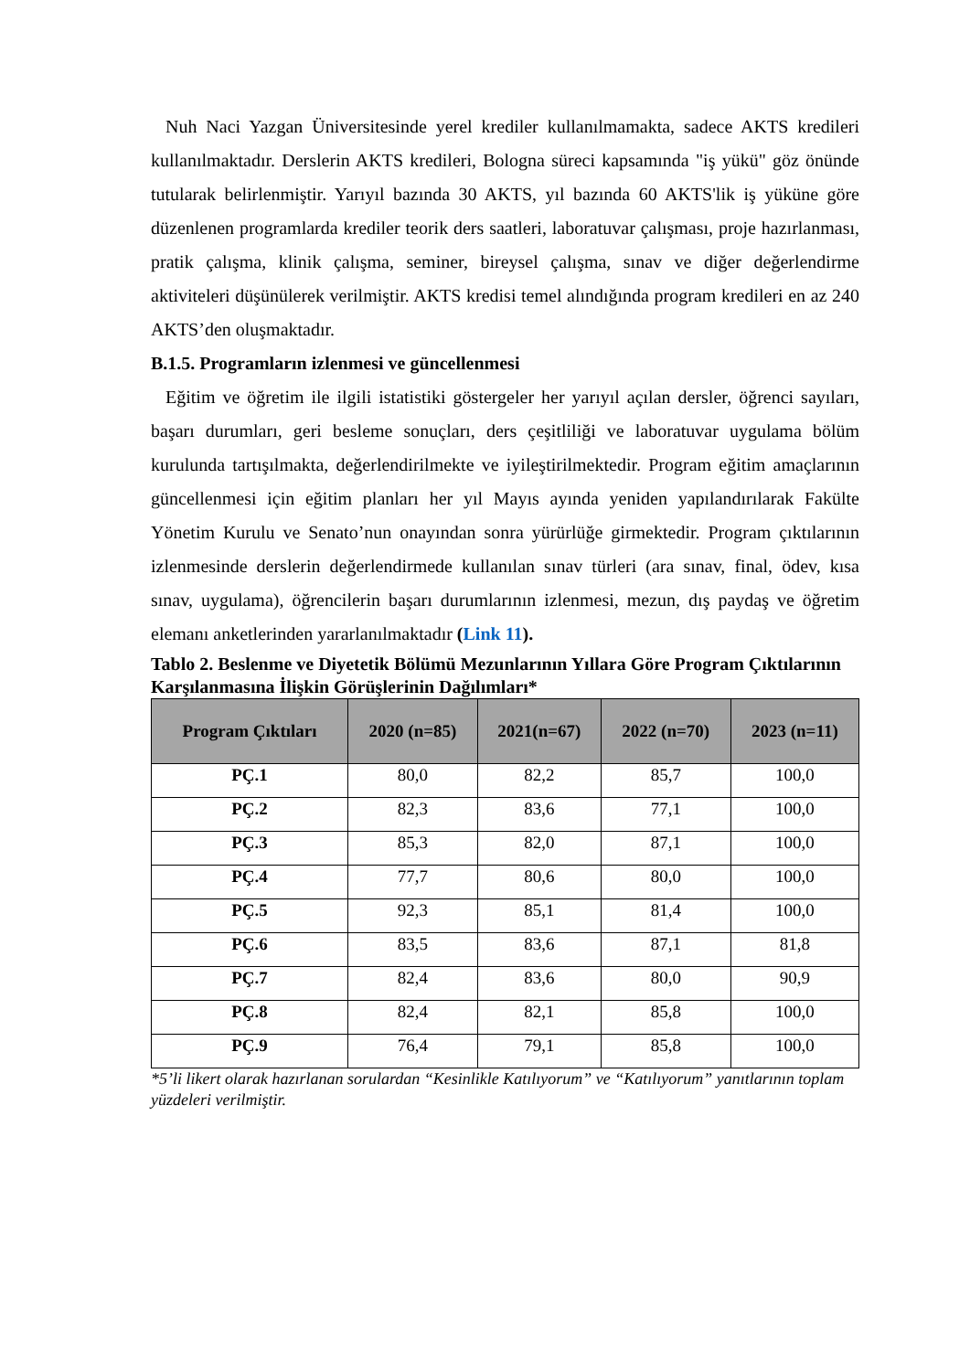Nuh Naci Yazgan Üniversitesinde yerel krediler kullanılmamakta, sadece AKTS kredileri kullanılmaktadır. Derslerin AKTS kredileri, Bologna süreci kapsamında "iş yükü" göz önünde tutularak belirlenmiştir. Yarıyıl bazında 30 AKTS, yıl bazında 60 AKTS'lik iş yüküne göre düzenlenen programlarda krediler teorik ders saatleri, laboratuvar çalışması, proje hazırlanması, pratik çalışma, klinik çalışma, seminer, bireysel çalışma, sınav ve diğer değerlendirme aktiviteleri düşünülerek verilmiştir. AKTS kredisi temel alındığında program kredileri en az 240 AKTS’den oluşmaktadır.
B.1.5. Programların izlenmesi ve güncellenmesi
Eğitim ve öğretim ile ilgili istatistiki göstergeler her yarıyıl açılan dersler, öğrenci sayıları, başarı durumları, geri besleme sonuçları, ders çeşitliliği ve laboratuvar uygulama bölüm kurulunda tartışılmakta, değerlendirilmekte ve iyileştirilmektedir. Program eğitim amaçlarının güncellenmesi için eğitim planları her yıl Mayıs ayında yeniden yapılandırılarak Fakülte Yönetim Kurulu ve Senato’nun onayından sonra yürürlüğe girmektedir. Program çıktılarının izlenmesinde derslerin değerlendirmede kullanılan sınav türleri (ara sınav, final, ödev, kısa sınav, uygulama), öğrencilerin başarı durumlarının izlenmesi, mezun, dış paydaş ve öğretim elemanı anketlerinden yararlanılmaktadır (Link 11).
Tablo 2. Beslenme ve Diyetetik Bölümü Mezunlarının Yıllara Göre Program Çıktılarının Karşılanmasına İlişkin Görüşlerinin Dağılımları*
| Program Çıktıları | 2020 (n=85) | 2021(n=67) | 2022 (n=70) | 2023 (n=11) |
| --- | --- | --- | --- | --- |
| PÇ.1 | 80,0 | 82,2 | 85,7 | 100,0 |
| PÇ.2 | 82,3 | 83,6 | 77,1 | 100,0 |
| PÇ.3 | 85,3 | 82,0 | 87,1 | 100,0 |
| PÇ.4 | 77,7 | 80,6 | 80,0 | 100,0 |
| PÇ.5 | 92,3 | 85,1 | 81,4 | 100,0 |
| PÇ.6 | 83,5 | 83,6 | 87,1 | 81,8 |
| PÇ.7 | 82,4 | 83,6 | 80,0 | 90,9 |
| PÇ.8 | 82,4 | 82,1 | 85,8 | 100,0 |
| PÇ.9 | 76,4 | 79,1 | 85,8 | 100,0 |
*5’li likert olarak hazırlanan sorulardan “Kesinlikle Katılıyorum” ve “Katılıyorum” yanıtlarının toplam yüzdeleri verilmiştir.